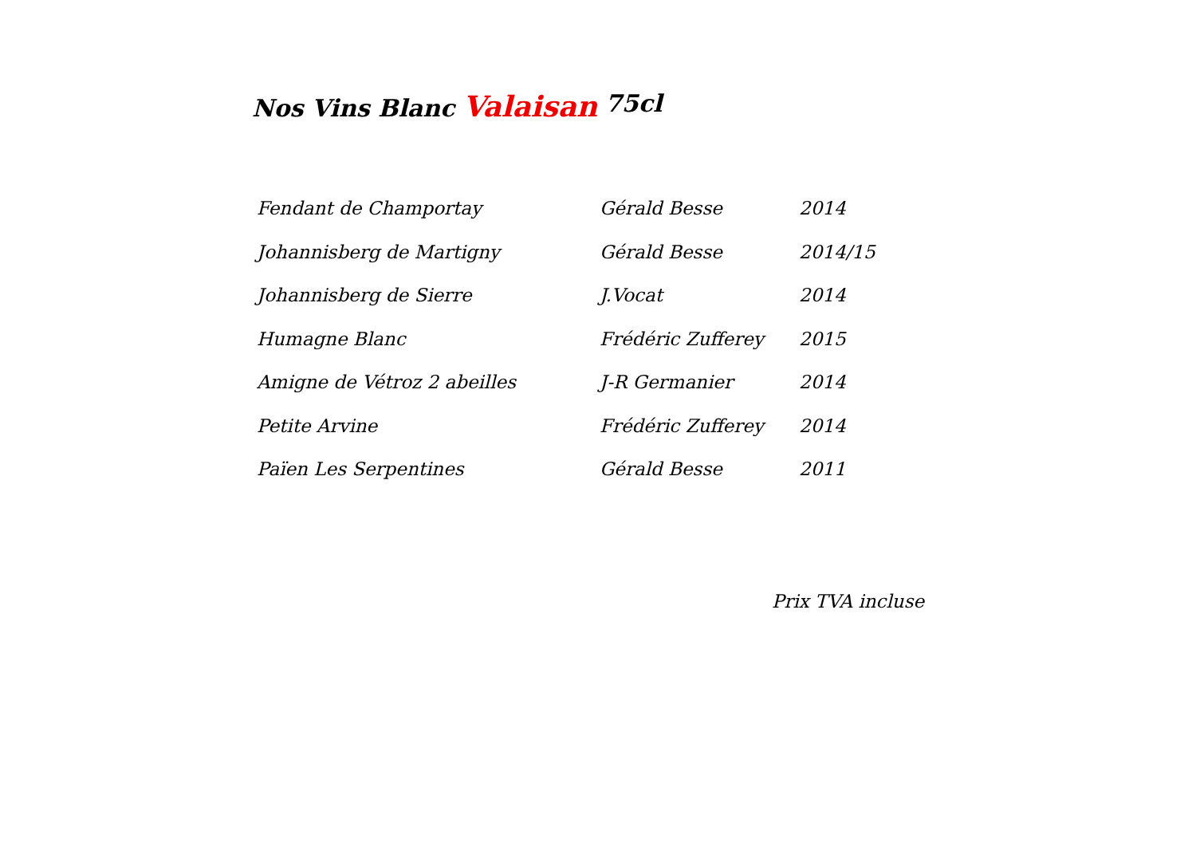Nos Vins Blanc Valaisan 75cl
| Fendant de Champortay | Gérald Besse | 2014 |
| Johannisberg de Martigny | Gérald Besse | 2014/15 |
| Johannisberg de Sierre | J.Vocat | 2014 |
| Humagne Blanc | Frédéric Zufferey | 2015 |
| Amigne de Vétroz 2 abeilles | J-R Germanier | 2014 |
| Petite Arvine | Frédéric Zufferey | 2014 |
| Païen Les Serpentines | Gérald Besse | 2011 |
Prix TVA incluse